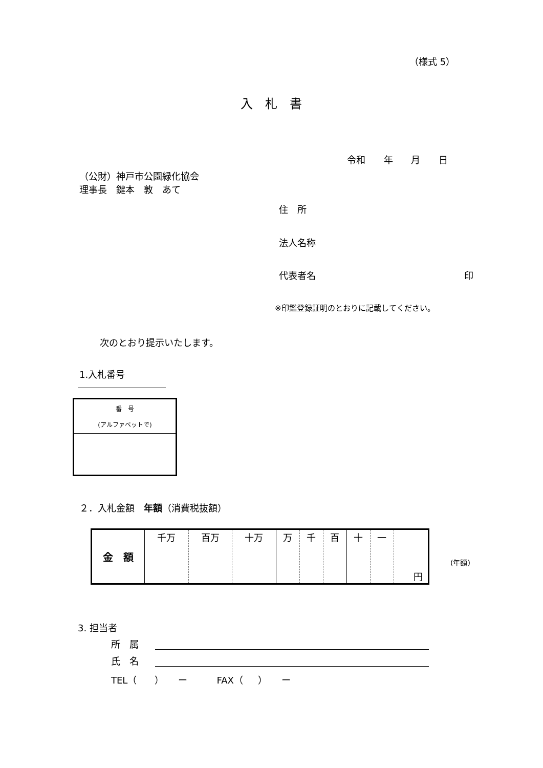（様式 5）
入　札　書
令和 年 月 日
（公財）神戸市公園緑化協会
理事長　鍵本　敦　あて
住　所
法人名称
代表者名 印
※印鑑登録証明のとおりに記載してください。
次のとおり提示いたします。
1.入札番号
| 番 号 (アルファベットで) |
| --- |
２．入札金額　年額（消費税抜額）
| 金 額 | 千万 | 百万 | 十万 | 万 | 千 | 百 | 十 | 一 | 円 |
(年額)
3. 担当者
所　属
氏　名
TEL（ ） ー FAX（ ） ー